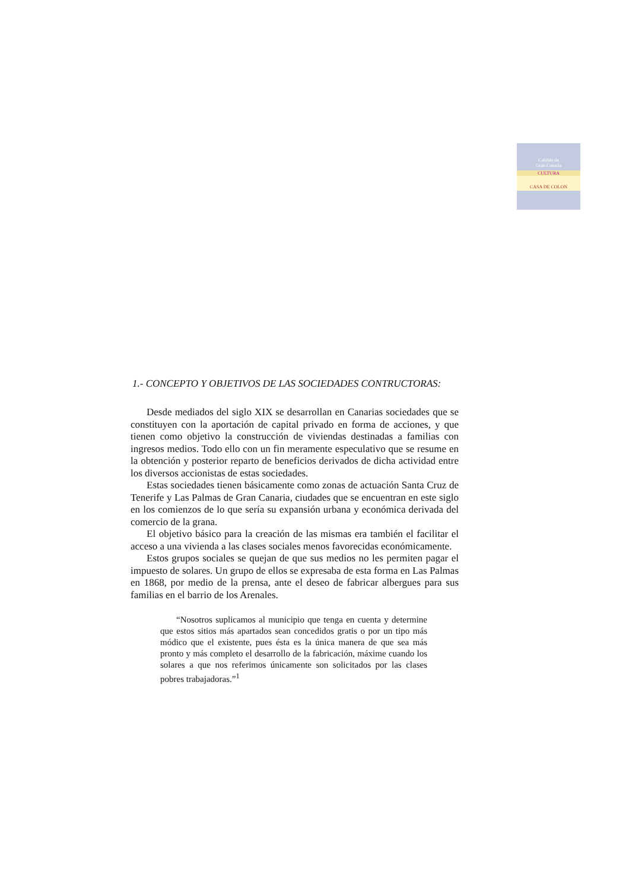Cabildo de
Gran Canaria
CULTURA
CASA DE COLON
1.- CONCEPTO Y OBJETIVOS DE LAS SOCIEDADES CONTRUCTORAS:
Desde mediados del siglo XIX se desarrollan en Canarias sociedades que se constituyen con la aportación de capital privado en forma de acciones, y que tienen como objetivo la construcción de viviendas destinadas a familias con ingresos medios. Todo ello con un fin meramente especulativo que se resume en la obtención y posterior reparto de beneficios derivados de dicha actividad entre los diversos accionistas de estas sociedades.
Estas sociedades tienen básicamente como zonas de actuación Santa Cruz de Tenerife y Las Palmas de Gran Canaria, ciudades que se encuentran en este siglo en los comienzos de lo que sería su expansión urbana y económica derivada del comercio de la grana.
El objetivo básico para la creación de las mismas era también el facilitar el acceso a una vivienda a las clases sociales menos favorecidas económicamente.
Estos grupos sociales se quejan de que sus medios no les permiten pagar el impuesto de solares. Un grupo de ellos se expresaba de esta forma en Las Palmas en 1868, por medio de la prensa, ante el deseo de fabricar albergues para sus familias en el barrio de los Arenales.
“Nosotros suplicamos al municipio que tenga en cuenta y determine que estos sitios más apartados sean concedidos gratis o por un tipo más módico que el existente, pues ésta es la única manera de que sea más pronto y más completo el desarrollo de la fabricación, máxime cuando los solares a que nos referimos únicamente son solicitados por las clases pobres trabajadoras.”<sup>1</sup>